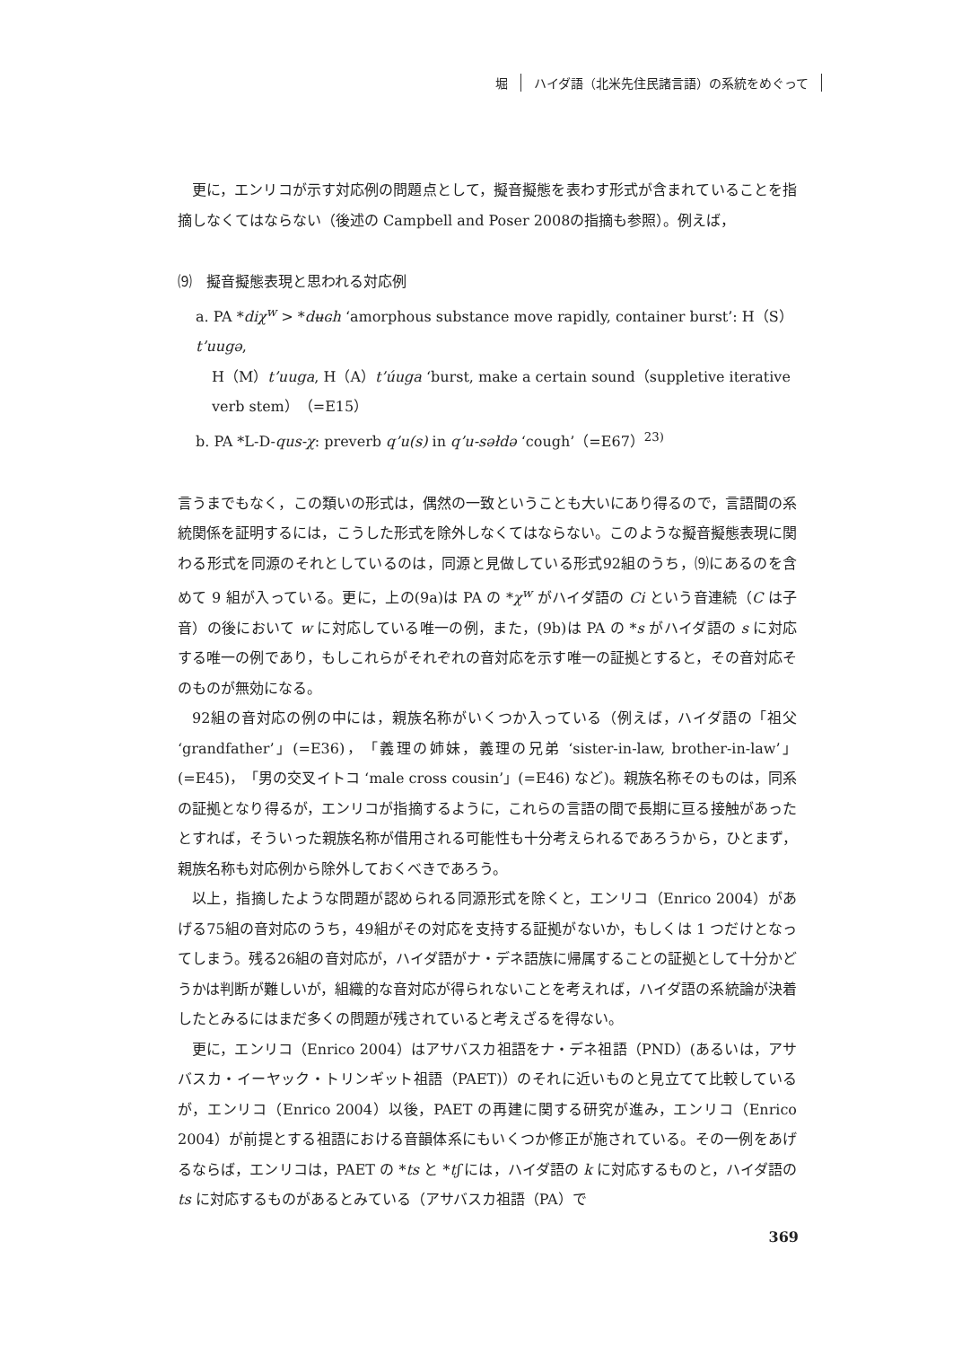堀 ハイダ語（北米先住民諸言語）の系統をめぐって
更に，エンリコが示す対応例の問題点として，擬音擬態を表わす形式が含まれていることを指摘しなくてはならない（後述の Campbell and Poser 2008の指摘も参照）。例えば，
⑼　擬音擬態表現と思われる対応例
a. PA *diχ<sup>w</sup> > *dʉɢh ‘amorphous substance move rapidly, container burst’: H（S）t’uugə,
H（M）t’uuga, H（A）t’úuga ‘burst, make a certain sound（suppletive iterative verb stem）（=E15）
b. PA *L-D-qus-χ: preverb q’u(s) in q’u-səłdə ‘cough’（=E67）<sup>23)</sup>
言うまでもなく，この類いの形式は，偶然の一致ということも大いにあり得るので，言語間の系統関係を証明するには，こうした形式を除外しなくてはならない。このような擬音擬態表現に関わる形式を同源のそれとしているのは，同源と見做している形式92組のうち，⑼にあるのを含めて 9 組が入っている。更に，上の(9a)は PA の *χ<sup>w</sup> がハイダ語の Ci という音連続（C は子音）の後において w に対応している唯一の例，また，(9b)は PA の *s がハイダ語の s に対応する唯一の例であり，もしこれらがそれぞれの音対応を示す唯一の証拠とすると，その音対応そのものが無効になる。
92組の音対応の例の中には，親族名称がいくつか入っている（例えば，ハイダ語の「祖父 ‘grandfather’」(=E36)，「義理の姉妹，義理の兄弟 ‘sister-in-law, brother-in-law’」(=E45)，「男の交叉イトコ ‘male cross cousin’」(=E46) など)。親族名称そのものは，同系の証拠となり得るが，エンリコが指摘するように，これらの言語の間で長期に亘る接触があったとすれば，そういった親族名称が借用される可能性も十分考えられるであろうから，ひとまず，親族名称も対応例から除外しておくべきであろう。
以上，指摘したような問題が認められる同源形式を除くと，エンリコ（Enrico 2004）があげる75組の音対応のうち，49組がその対応を支持する証拠がないか，もしくは 1 つだけとなってしまう。残る26組の音対応が，ハイダ語がナ・デネ語族に帰属することの証拠として十分かどうかは判断が難しいが，組織的な音対応が得られないことを考えれば，ハイダ語の系統論が決着したとみるにはまだ多くの問題が残されていると考えざるを得ない。
更に，エンリコ（Enrico 2004）はアサバスカ祖語をナ・デネ祖語（PND）(あるいは，アサバスカ・イーヤック・トリンギット祖語（PAET)）のそれに近いものと見立てて比較しているが，エンリコ（Enrico 2004）以後，PAET の再建に関する研究が進み，エンリコ（Enrico 2004）が前提とする祖語における音韻体系にもいくつか修正が施されている。その一例をあげるならば，エンリコは，PAET の *ts と *tʃ には，ハイダ語の k に対応するものと，ハイダ語の ts に対応するものがあるとみている（アサバスカ祖語（PA）で
369